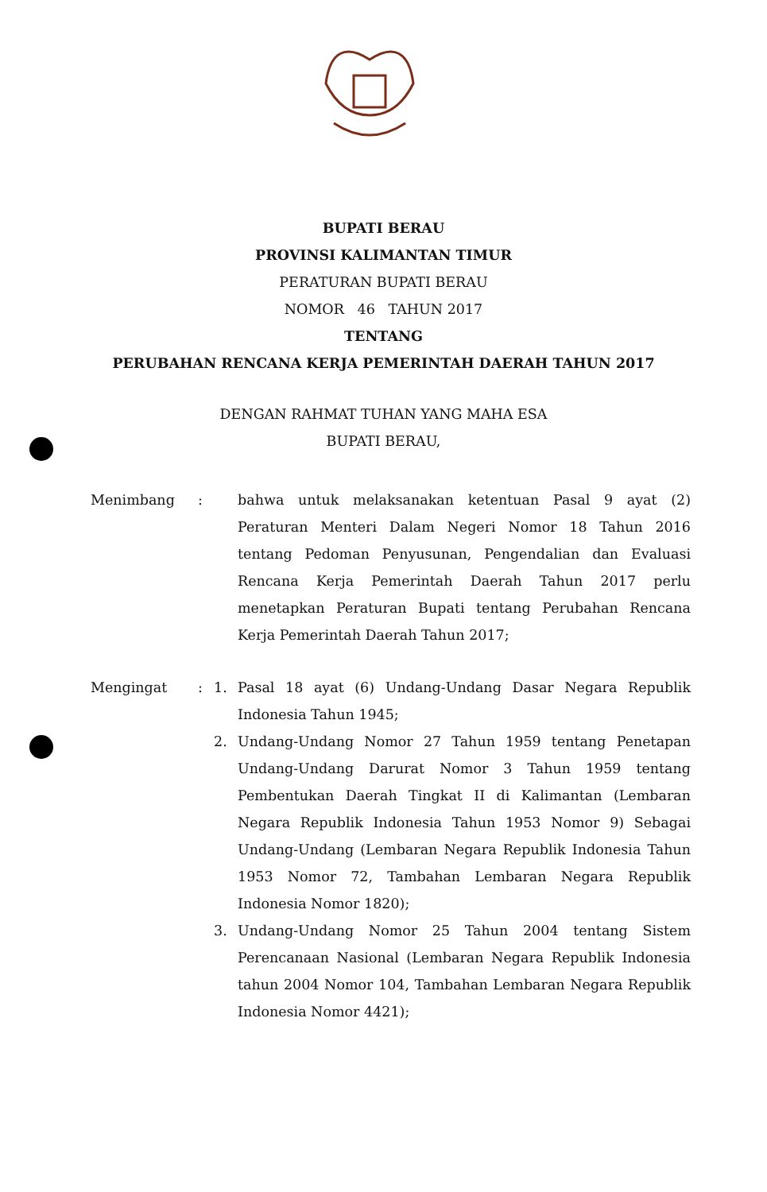BUPATI BERAU
PROVINSI KALIMANTAN TIMUR
PERATURAN BUPATI BERAU
NOMOR 46 TAHUN 2017
TENTANG
PERUBAHAN RENCANA KERJA PEMERINTAH DAERAH TAHUN 2017
DENGAN RAHMAT TUHAN YANG MAHA ESA
BUPATI BERAU,
Menimbang : bahwa untuk melaksanakan ketentuan Pasal 9 ayat (2) Peraturan Menteri Dalam Negeri Nomor 18 Tahun 2016 tentang Pedoman Penyusunan, Pengendalian dan Evaluasi Rencana Kerja Pemerintah Daerah Tahun 2017 perlu menetapkan Peraturan Bupati tentang Perubahan Rencana Kerja Pemerintah Daerah Tahun 2017;
Mengingat : 1. Pasal 18 ayat (6) Undang-Undang Dasar Negara Republik Indonesia Tahun 1945;
2. Undang-Undang Nomor 27 Tahun 1959 tentang Penetapan Undang-Undang Darurat Nomor 3 Tahun 1959 tentang Pembentukan Daerah Tingkat II di Kalimantan (Lembaran Negara Republik Indonesia Tahun 1953 Nomor 9) Sebagai Undang-Undang (Lembaran Negara Republik Indonesia Tahun 1953 Nomor 72, Tambahan Lembaran Negara Republik Indonesia Nomor 1820);
3. Undang-Undang Nomor 25 Tahun 2004 tentang Sistem Perencanaan Nasional (Lembaran Negara Republik Indonesia tahun 2004 Nomor 104, Tambahan Lembaran Negara Republik Indonesia Nomor 4421);